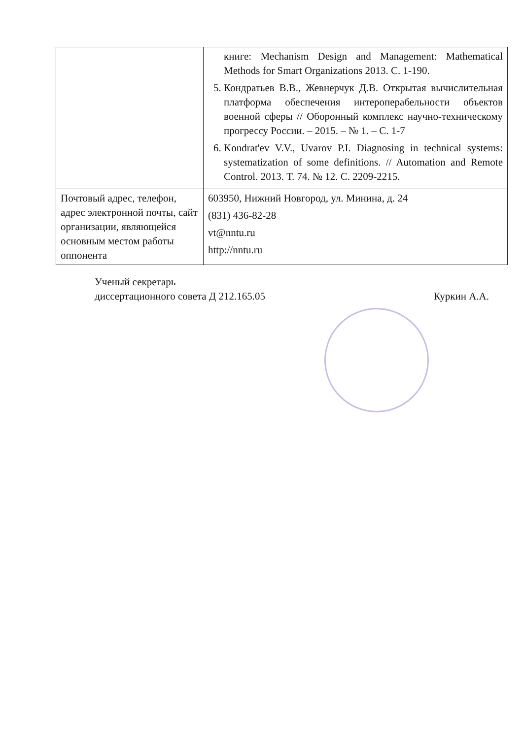| | книге: Mechanism Design and Management: Mathematical Methods for Smart Organizations 2013. С. 1-190. 5. Кондратьев В.В., Жевнерчук Д.В. Открытая вычислительная платформа обеспечения интероперабельности объектов военной сферы // Оборонный комплекс научно-техническому прогрессу России. – 2015. – № 1. – С. 1-7 6. Kondrat'ev V.V., Uvarov P.I. Diagnosing in technical systems: systematization of some definitions. // Automation and Remote Control. 2013. Т. 74. № 12. С. 2209-2215. |
| Почтовый адрес, телефон, адрес электронной почты, сайт организации, являющейся основным местом работы оппонента | 603950, Нижний Новгород, ул. Минина, д. 24 (831) 436-82-28 vt@nntu.ru http://nntu.ru |
Ученый секретарь
диссертационного совета Д 212.165.05
Куркин А.А.